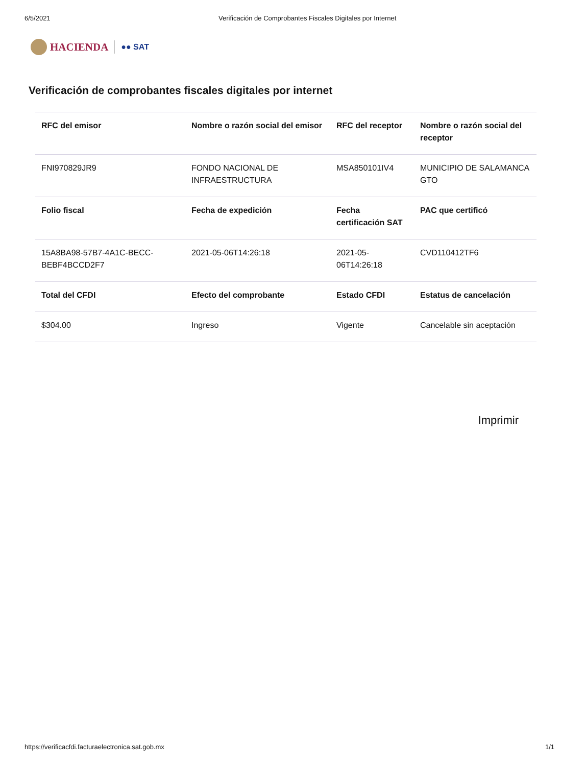6/5/2021 Verificación de Comprobantes Fiscales Digitales por Internet
HACIENDA
●● SAT
Verificación de comprobantes fiscales digitales por internet
| RFC del emisor | Nombre o razón social del emisor | RFC del receptor | Nombre o razón social del receptor |
| --- | --- | --- | --- |
| FNI970829JR9 | FONDO NACIONAL DE INFRAESTRUCTURA | MSA850101IV4 | MUNICIPIO DE SALAMANCA GTO |
| Folio fiscal | Fecha de expedición | Fecha certificación SAT | PAC que certificó |
| 15A8BA98-57B7-4A1C-BECC-BEBF4BCCD2F7 | 2021-05-06T14:26:18 | 2021-05-06T14:26:18 | CVD110412TF6 |
| Total del CFDI | Efecto del comprobante | Estado CFDI | Estatus de cancelación |
| $304.00 | Ingreso | Vigente | Cancelable sin aceptación |
Imprimir
https://verificacfdi.facturaelectronica.sat.gob.mx 1/1